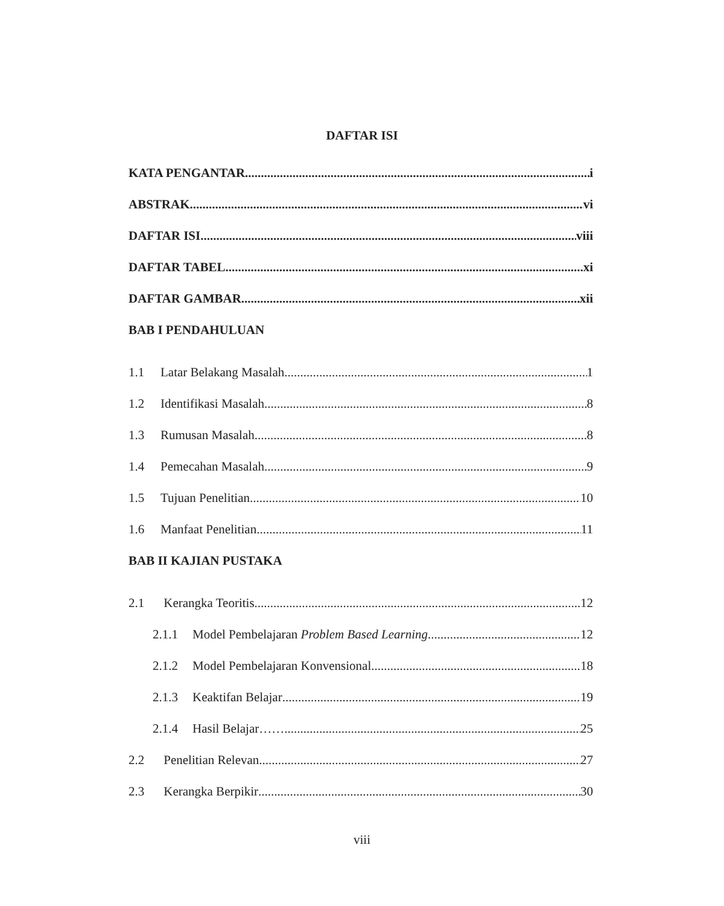DAFTAR ISI
KATA PENGANTAR i
ABSTRAK vi
DAFTAR ISI viii
DAFTAR TABEL xi
DAFTAR GAMBAR xii
BAB I PENDAHULUAN
1.1 Latar Belakang Masalah 1
1.2 Identifikasi Masalah 8
1.3 Rumusan Masalah 8
1.4 Pemecahan Masalah 9
1.5 Tujuan Penelitian 10
1.6 Manfaat Penelitian 11
BAB II KAJIAN PUSTAKA
2.1 Kerangka Teoritis 12
2.1.1 Model Pembelajaran Problem Based Learning 12
2.1.2 Model Pembelajaran Konvensional 18
2.1.3 Keaktifan Belajar 19
2.1.4 Hasil Belajar…… 25
2.2 Penelitian Relevan 27
2.3 Kerangka Berpikir 30
viii